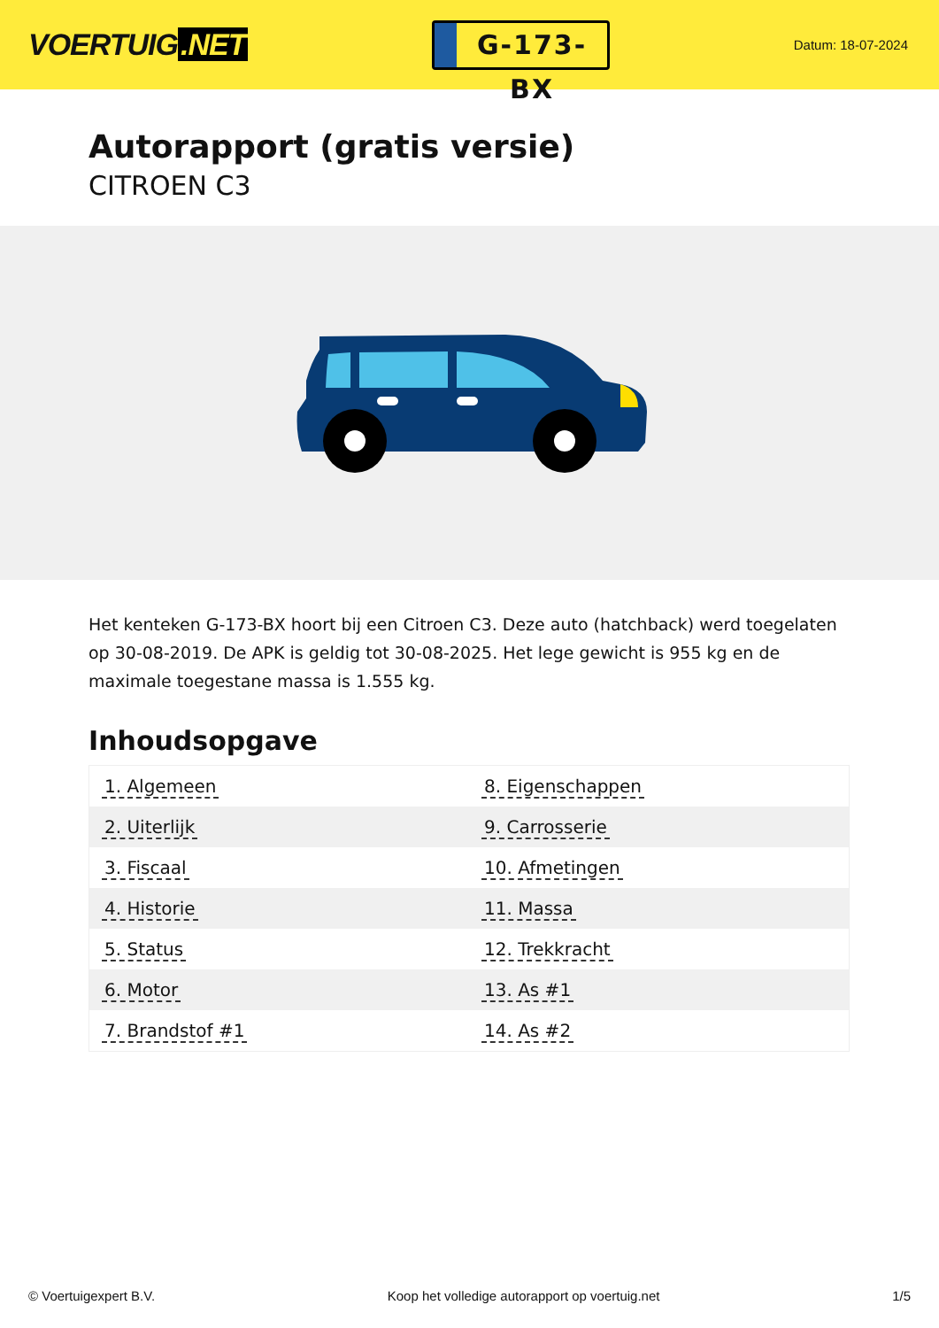VOERTUIG.NET
G-173-BX
Datum: 18-07-2024
Autorapport (gratis versie)
CITROEN C3
Het kenteken G-173-BX hoort bij een Citroen C3. Deze auto (hatchback) werd toegelaten op 30-08-2019. De APK is geldig tot 30-08-2025. Het lege gewicht is 955 kg en de maximale toegestane massa is 1.555 kg.
Inhoudsopgave
| 1. Algemeen | 8. Eigenschappen |
| 2. Uiterlijk | 9. Carrosserie |
| 3. Fiscaal | 10. Afmetingen |
| 4. Historie | 11. Massa |
| 5. Status | 12. Trekkracht |
| 6. Motor | 13. As #1 |
| 7. Brandstof #1 | 14. As #2 |
© Voertuigexpert B.V. Koop het volledige autorapport op voertuig.net 1/5